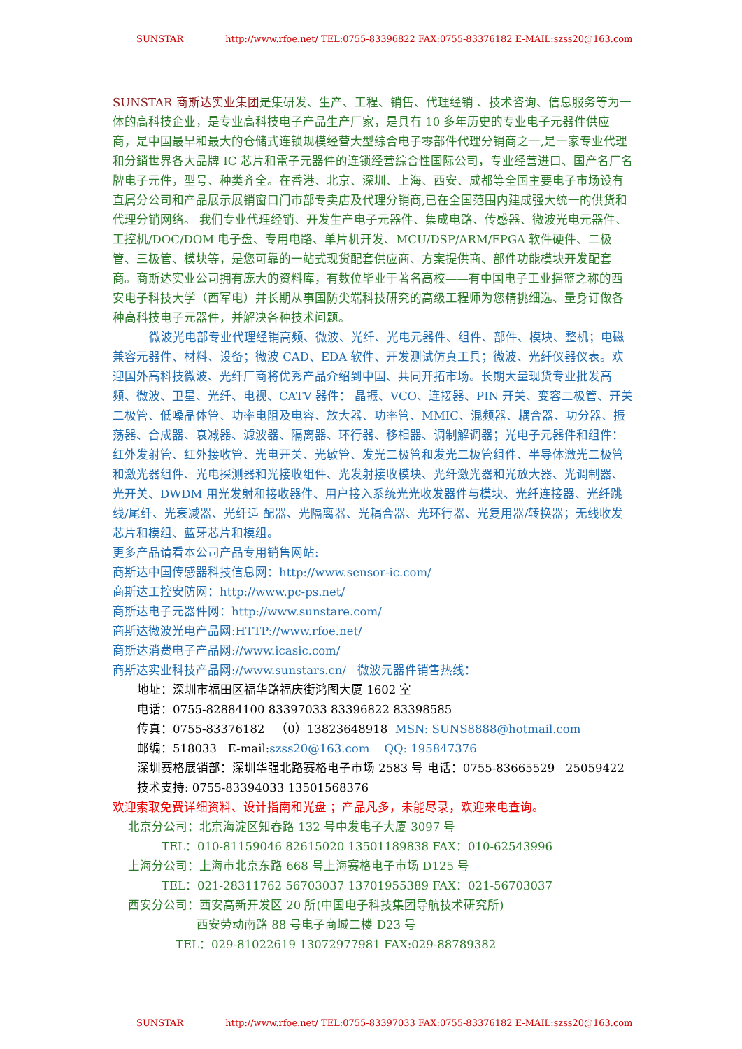SUNSTAR http://www.rfoe.net/ TEL:0755-83396822 FAX:0755-83376182 E-MAIL:szss20@163.com
SUNSTAR 商斯达实业集团是集研发、生产、工程、销售、代理经销 、技术咨询、信息服务等为一体的高科技企业，是专业高科技电子产品生产厂家，是具有 10 多年历史的专业电子元器件供应商，是中国最早和最大的仓储式连锁规模经营大型综合电子零部件代理分销商之一,是一家专业代理和分銷世界各大品牌 IC 芯片和電子元器件的连锁经营綜合性国际公司，专业经营进口、国产名厂名牌电子元件，型号、种类齐全。在香港、北京、深圳、上海、西安、成都等全国主要电子市场设有直属分公司和产品展示展销窗口门市部专卖店及代理分销商,已在全国范围内建成强大统一的供货和代理分销网络。 我们专业代理经销、开发生产电子元器件、集成电路、传感器、微波光电元器件、工控机/DOC/DOM 电子盘、专用电路、单片机开发、MCU/DSP/ARM/FPGA 软件硬件、二极管、三极管、模块等，是您可靠的一站式现货配套供应商、方案提供商、部件功能模块开发配套商。商斯达实业公司拥有庞大的资料库，有数位毕业于著名高校——有中国电子工业摇篮之称的西安电子科技大学（西军电）并长期从事国防尖端科技研究的高级工程师为您精挑细选、量身订做各种高科技电子元器件，并解决各种技术问题。
微波光电部专业代理经销高频、微波、光纤、光电元器件、组件、部件、模块、整机；电磁兼容元器件、材料、设备；微波 CAD、EDA 软件、开发测试仿真工具；微波、光纤仪器仪表。欢迎国外高科技微波、光纤厂商将优秀产品介绍到中国、共同开拓市场。长期大量现货专业批发高频、微波、卫星、光纤、电视、CATV 器件： 晶振、VCO、连接器、PIN 开关、变容二极管、开关二极管、低噪晶体管、功率电阻及电容、放大器、功率管、MMIC、混频器、耦合器、功分器、振荡器、合成器、衰减器、滤波器、隔离器、环行器、移相器、调制解调器；光电子元器件和组件：红外发射管、红外接收管、光电开关、光敏管、发光二极管和发光二极管组件、半导体激光二极管和激光器组件、光电探测器和光接收组件、光发射接收模块、光纤激光器和光放大器、光调制器、光开关、DWDM 用光发射和接收器件、用户接入系统光光收发器件与模块、光纤连接器、光纤跳线/尾纤、光衰减器、光纤适 配器、光隔离器、光耦合器、光环行器、光复用器/转换器；无线收发芯片和模组、蓝牙芯片和模组。
更多产品请看本公司产品专用销售网站:
商斯达中国传感器科技信息网：http://www.sensor-ic.com/
商斯达工控安防网：http://www.pc-ps.net/
商斯达电子元器件网：http://www.sunstare.com/
商斯达微波光电产品网:HTTP://www.rfoe.net/
商斯达消费电子产品网://www.icasic.com/
商斯达实业科技产品网://www.sunstars.cn/ 微波元器件销售热线：
地址：深圳市福田区福华路福庆街鸿图大厦 1602 室
电话：0755-82884100 83397033 83396822 83398585
传真：0755-83376182 （0）13823648918 MSN: SUNS8888@hotmail.com
邮编：518033 E-mail:szss20@163.com QQ: 195847376
深圳赛格展销部：深圳华强北路赛格电子市场 2583 号 电话：0755-83665529 25059422
技术支持: 0755-83394033 13501568376
欢迎索取免费详细资料、设计指南和光盘 ；产品凡多，未能尽录，欢迎来电查询。
北京分公司：北京海淀区知春路 132 号中发电子大厦 3097 号
TEL：010-81159046 82615020 13501189838 FAX：010-62543996
上海分公司：上海市北京东路 668 号上海赛格电子市场 D125 号
TEL：021-28311762 56703037 13701955389 FAX：021-56703037
西安分公司：西安高新开发区 20 所(中国电子科技集团导航技术研究所)
西安劳动南路 88 号电子商城二楼 D23 号
TEL：029-81022619 13072977981 FAX:029-88789382
SUNSTAR http://www.rfoe.net/ TEL:0755-83397033 FAX:0755-83376182 E-MAIL:szss20@163.com